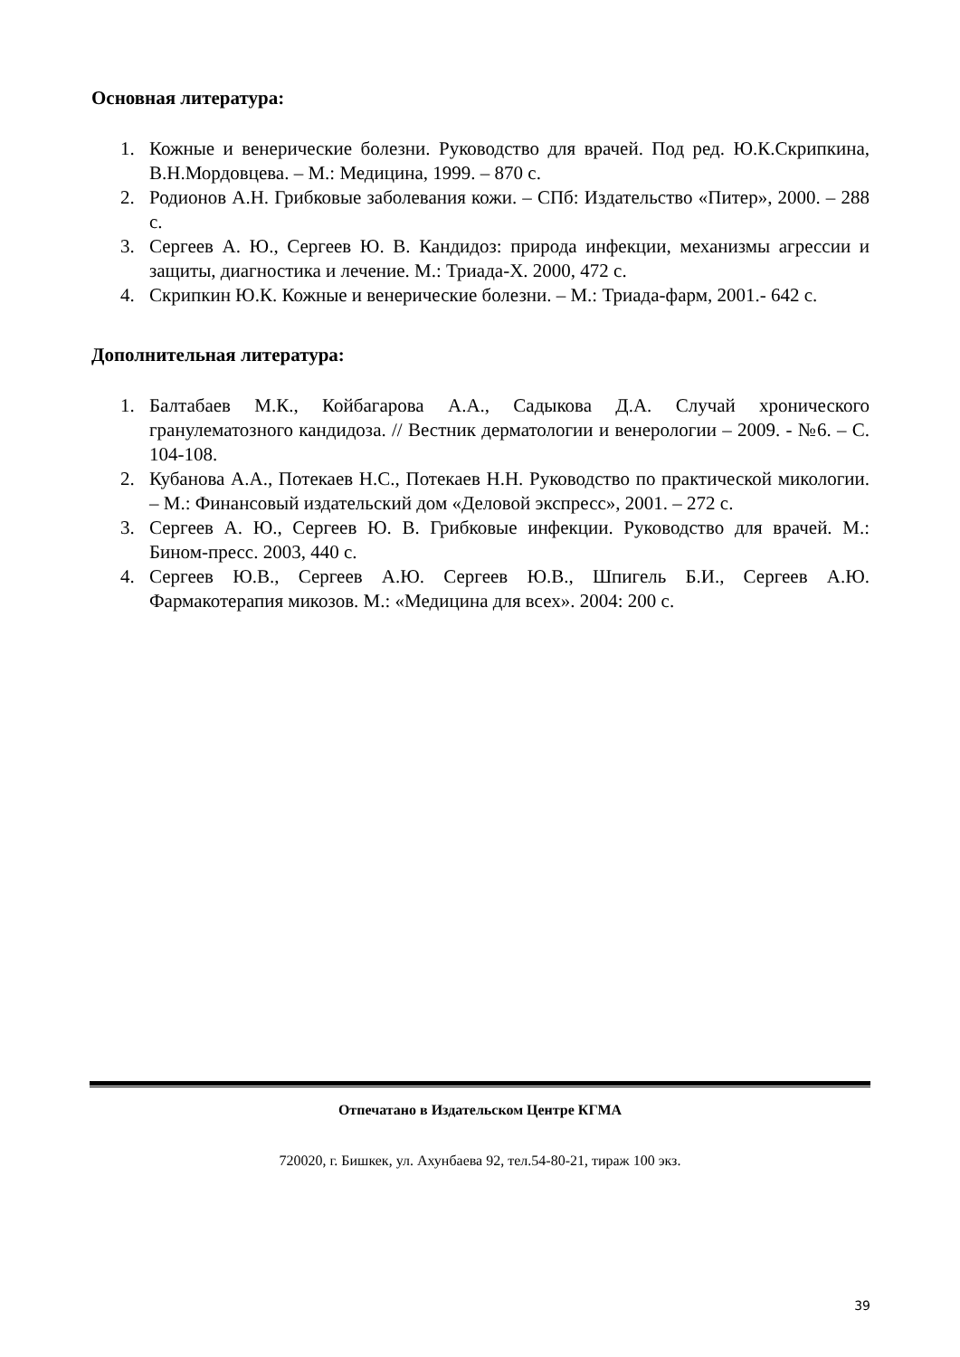Основная литература:
1. Кожные и венерические болезни. Руководство для врачей. Под ред. Ю.К.Скрипкина, В.Н.Мордовцева. – М.: Медицина, 1999. – 870 с.
2. Родионов А.Н. Грибковые заболевания кожи. – СПб: Издательство «Питер», 2000. – 288 с.
3. Сергеев А. Ю., Сергеев Ю. В. Кандидоз: природа инфекции, механизмы агрессии и защиты, диагностика и лечение. М.: Триада-Х. 2000, 472 с.
4. Скрипкин Ю.К. Кожные и венерические болезни. – М.: Триада-фарм, 2001.- 642 с.
Дополнительная литература:
1. Балтабаев М.К., Койбагарова А.А., Садыкова Д.А. Случай хронического гранулематозного кандидоза. // Вестник дерматологии и венерологии – 2009. - №6. – С. 104-108.
2. Кубанова А.А., Потекаев Н.С., Потекаев Н.Н. Руководство по практической микологии. – М.: Финансовый издательский дом «Деловой экспресс», 2001. – 272 с.
3. Сергеев А. Ю., Сергеев Ю. В. Грибковые инфекции. Руководство для врачей. М.: Бином-пресс. 2003, 440 с.
4. Сергеев Ю.В., Сергеев А.Ю. Сергеев Ю.В., Шпигель Б.И., Сергеев А.Ю. Фармакотерапия микозов. М.: «Медицина для всех». 2004: 200 с.
Отпечатано в Издательском Центре КГМА
720020, г. Бишкек, ул. Ахунбаева 92, тел.54-80-21, тираж 100 экз.
39